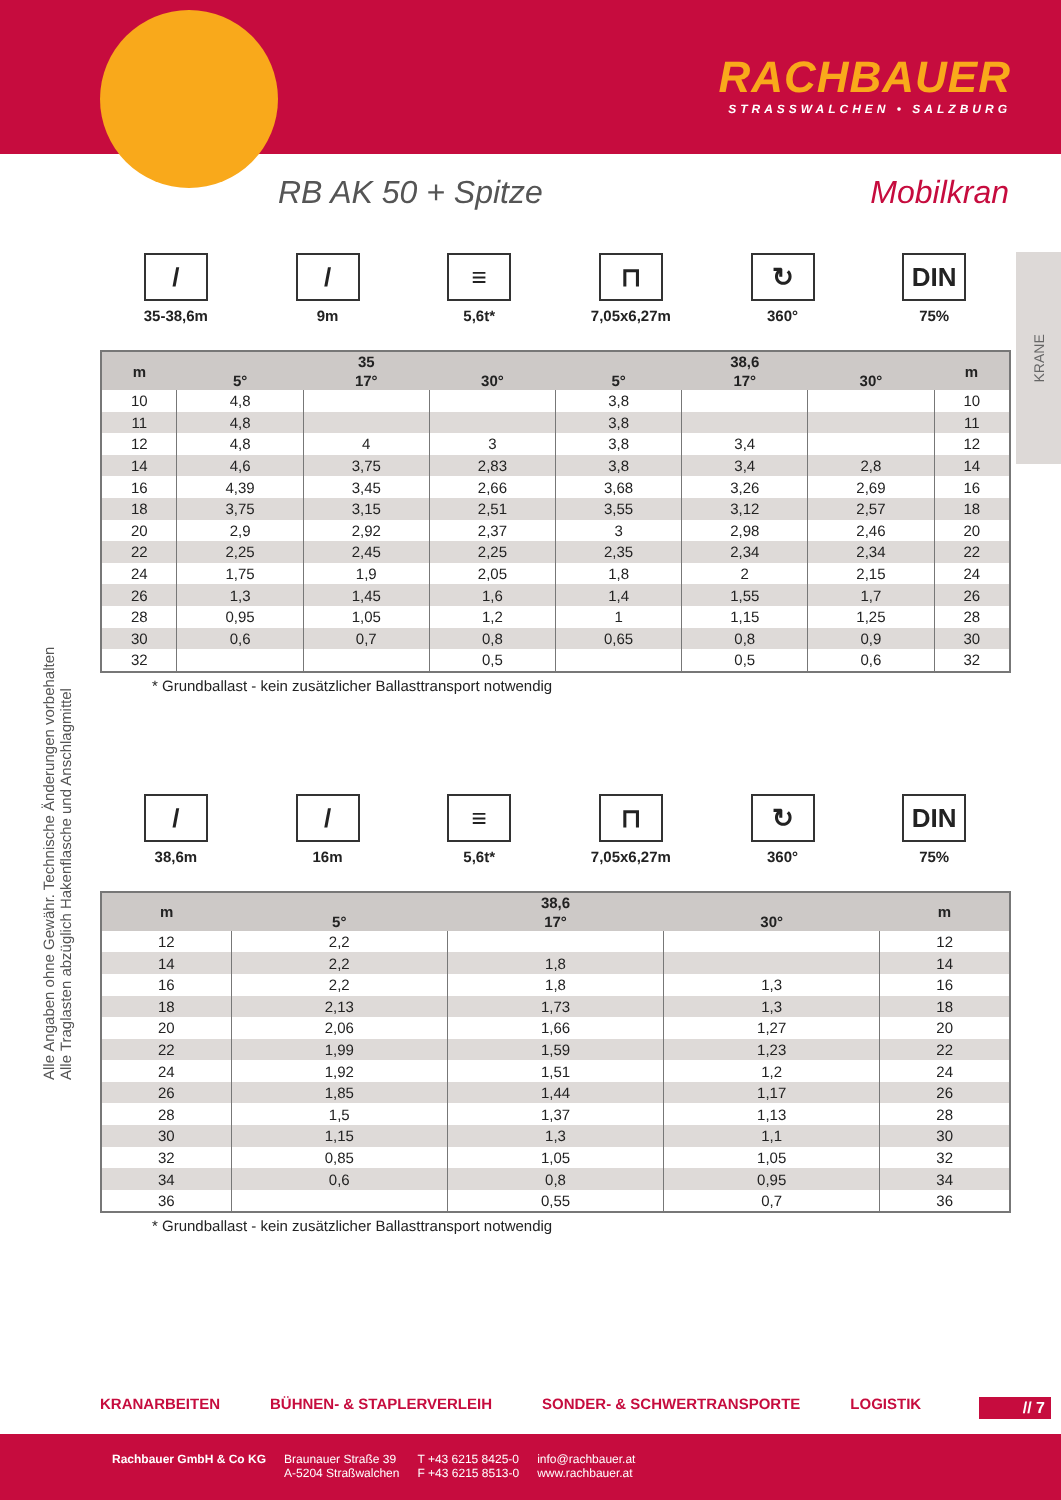RACHBAUER
STRASSWALCHEN • SALZBURG
RB AK 50 + Spitze Mobilkran
KRANE
Alle Angaben ohne Gewähr. Technische Änderungen vorbehalten
Alle Traglasten abzüglich Hakenflasche und Anschlagmittel
/
35-38,6m
/
9m
≡
5,6t*
⊓
7,05x6,27m
↻
360°
DIN
75%
| m | 35 | | | 38,6 | | | m |
| --- | --- | --- | --- | --- | --- | --- | --- |
| | 5° | 17° | 30° | 5° | 17° | 30° | |
| 10 | 4,8 | | | 3,8 | | | 10 |
| 11 | 4,8 | | | 3,8 | | | 11 |
| 12 | 4,8 | 4 | 3 | 3,8 | 3,4 | | 12 |
| 14 | 4,6 | 3,75 | 2,83 | 3,8 | 3,4 | 2,8 | 14 |
| 16 | 4,39 | 3,45 | 2,66 | 3,68 | 3,26 | 2,69 | 16 |
| 18 | 3,75 | 3,15 | 2,51 | 3,55 | 3,12 | 2,57 | 18 |
| 20 | 2,9 | 2,92 | 2,37 | 3 | 2,98 | 2,46 | 20 |
| 22 | 2,25 | 2,45 | 2,25 | 2,35 | 2,34 | 2,34 | 22 |
| 24 | 1,75 | 1,9 | 2,05 | 1,8 | 2 | 2,15 | 24 |
| 26 | 1,3 | 1,45 | 1,6 | 1,4 | 1,55 | 1,7 | 26 |
| 28 | 0,95 | 1,05 | 1,2 | 1 | 1,15 | 1,25 | 28 |
| 30 | 0,6 | 0,7 | 0,8 | 0,65 | 0,8 | 0,9 | 30 |
| 32 | | | 0,5 | | 0,5 | 0,6 | 32 |
* Grundballast - kein zusätzlicher Ballasttransport notwendig
/
38,6m
/
16m
≡
5,6t*
⊓
7,05x6,27m
↻
360°
DIN
75%
| m | 38,6 | | | m |
| --- | --- | --- | --- | --- |
| | 5° | 17° | 30° | |
| 12 | 2,2 | | | 12 |
| 14 | 2,2 | 1,8 | | 14 |
| 16 | 2,2 | 1,8 | 1,3 | 16 |
| 18 | 2,13 | 1,73 | 1,3 | 18 |
| 20 | 2,06 | 1,66 | 1,27 | 20 |
| 22 | 1,99 | 1,59 | 1,23 | 22 |
| 24 | 1,92 | 1,51 | 1,2 | 24 |
| 26 | 1,85 | 1,44 | 1,17 | 26 |
| 28 | 1,5 | 1,37 | 1,13 | 28 |
| 30 | 1,15 | 1,3 | 1,1 | 30 |
| 32 | 0,85 | 1,05 | 1,05 | 32 |
| 34 | 0,6 | 0,8 | 0,95 | 34 |
| 36 | | 0,55 | 0,7 | 36 |
* Grundballast - kein zusätzlicher Ballasttransport notwendig
KRANARBEITEN BÜHNEN- & STAPLERVERLEIH SONDER- & SCHWERTRANSPORTE LOGISTIK
// 7
Rachbauer GmbH & Co KG Braunauer Straße 39
A-5204 Straßwalchen
T +43 6215 8425-0
F +43 6215 8513-0
info@rachbauer.at
www.rachbauer.at